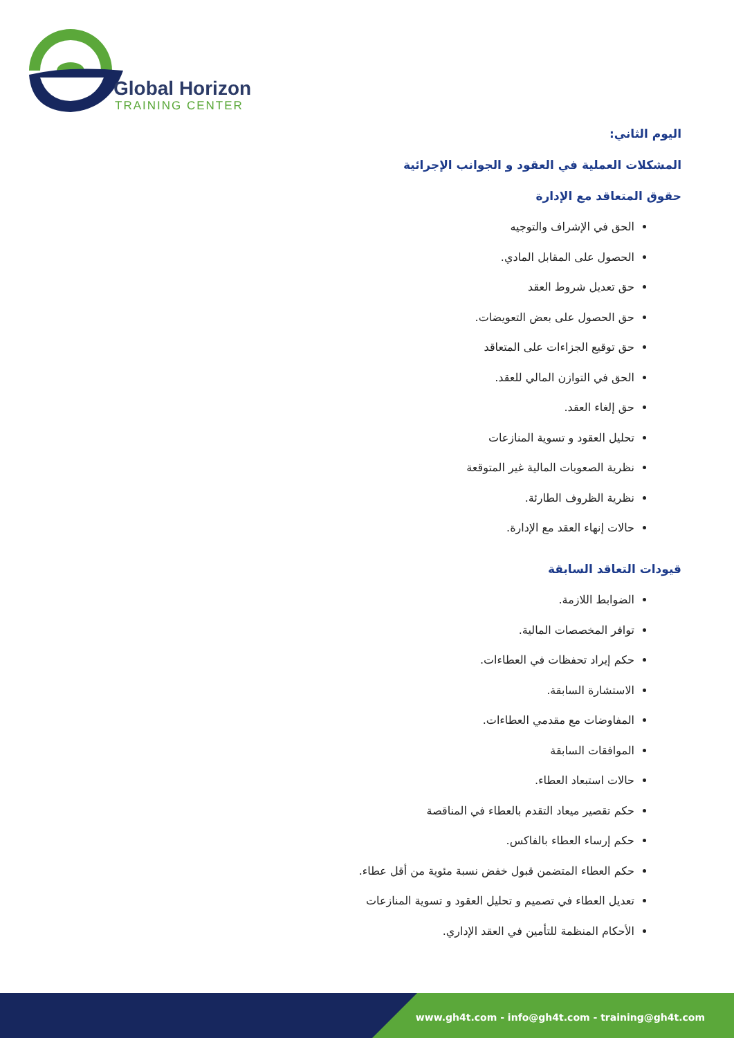Global Horizon
TRAINING CENTER
اليوم الثاني:
المشكلات العملية في العقود و الجوانب الإجرائية
حقوق المتعاقد مع الإدارة
الحق في الإشراف والتوجيه
الحصول على المقابل المادي.
حق تعديل شروط العقد
حق الحصول على بعض التعويضات.
حق توقيع الجزاءات على المتعاقد
الحق في التوازن المالي للعقد.
حق إلغاء العقد.
تحليل العقود و تسوية المنازعات
نظرية الصعوبات المالية غير المتوقعة
نظرية الظروف الطارئة.
حالات إنهاء العقد مع الإدارة.
قيودات التعاقد السابقة
الضوابط اللازمة.
توافر المخصصات المالية.
حكم إيراد تحفظات في العطاءات.
الاستشارة السابقة.
المفاوضات مع مقدمي العطاءات.
الموافقات السابقة
حالات استبعاد العطاء.
حكم تقصير ميعاد التقدم بالعطاء في المناقصة
حكم إرساء العطاء بالفاكس.
حكم العطاء المتضمن قبول خفض نسبة مئوية من أقل عطاء.
تعديل العطاء في تصميم و تحليل العقود و تسوية المنازعات
الأحكام المنظمة للتأمين في العقد الإداري.
www.gh4t.com - info@gh4t.com - training@gh4t.com